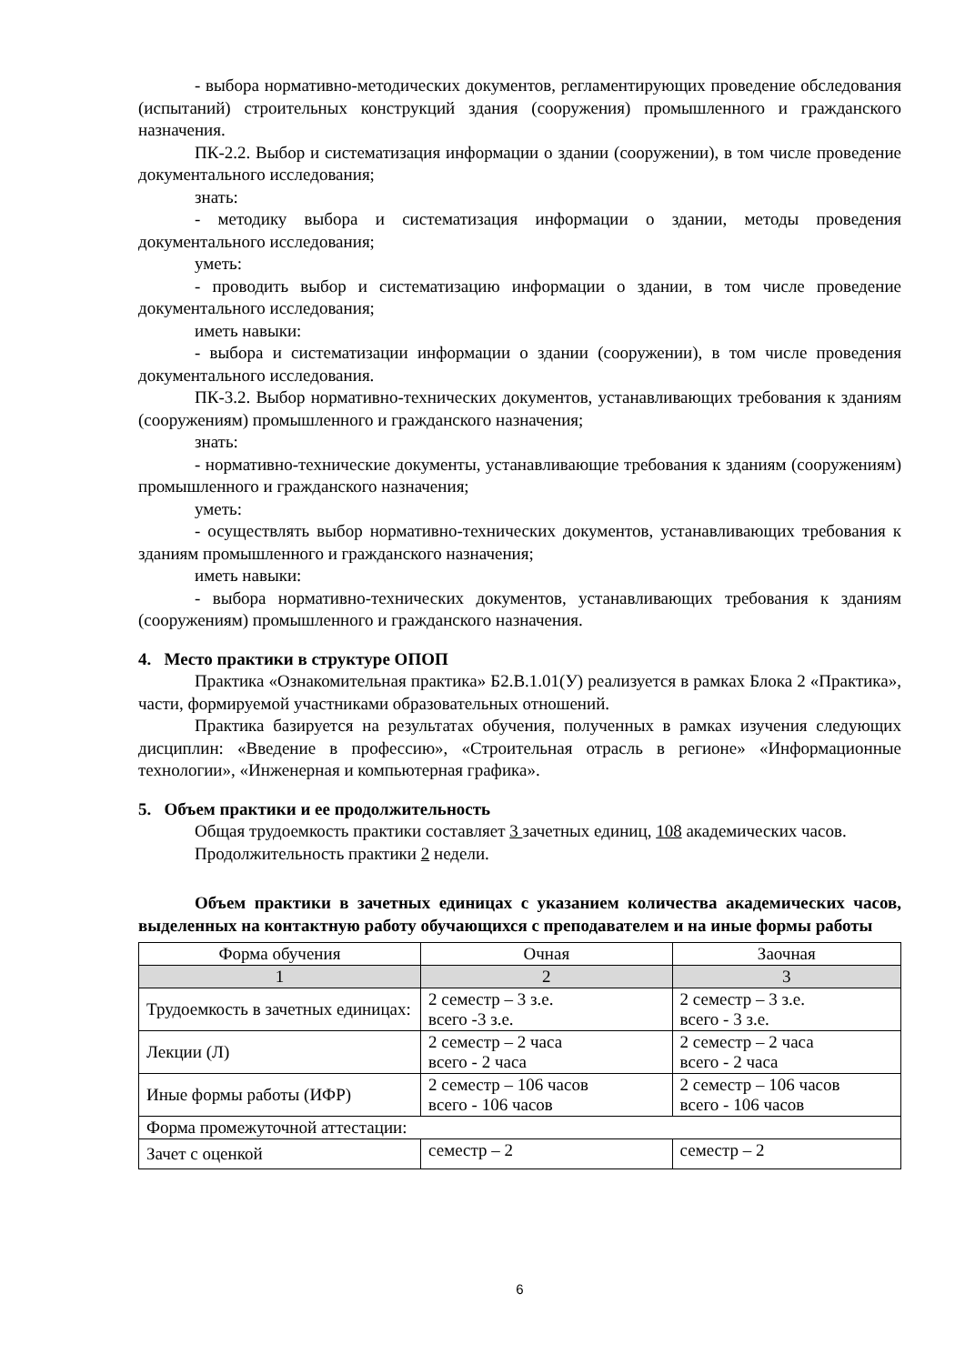- выбора нормативно-методических документов, регламентирующих проведение обследования (испытаний) строительных конструкций здания (сооружения) промышленного и гражданского назначения.
ПК-2.2. Выбор и систематизация информации о здании (сооружении), в том числе проведение документального исследования;
знать:
- методику выбора и систематизация информации о здании, методы проведения документального исследования;
уметь:
- проводить выбор и систематизацию информации о здании, в том числе проведение документального исследования;
иметь навыки:
- выбора и систематизации информации о здании (сооружении), в том числе проведения документального исследования.
ПК-3.2. Выбор нормативно-технических документов, устанавливающих требования к зданиям (сооружениям) промышленного и гражданского назначения;
знать:
- нормативно-технические документы, устанавливающие требования к зданиям (сооружениям) промышленного и гражданского назначения;
уметь:
- осуществлять выбор нормативно-технических документов, устанавливающих требования к зданиям промышленного и гражданского назначения;
иметь навыки:
- выбора нормативно-технических документов, устанавливающих требования к зданиям (сооружениям) промышленного и гражданского назначения.
4. Место практики в структуре ОПОП
Практика «Ознакомительная практика» Б2.В.1.01(У) реализуется в рамках Блока 2 «Практика», части, формируемой участниками образовательных отношений.
Практика базируется на результатах обучения, полученных в рамках изучения следующих дисциплин: «Введение в профессию», «Строительная отрасль в регионе» «Информационные технологии», «Инженерная и компьютерная графика».
5. Объем практики и ее продолжительность
Общая трудоемкость практики составляет 3 зачетных единиц, 108 академических часов.
Продолжительность практики 2 недели.
Объем практики в зачетных единицах с указанием количества академических часов, выделенных на контактную работу обучающихся с преподавателем и на иные формы работы
| Форма обучения | Очная | Заочная |
| 1 | 2 | 3 |
| Трудоемкость в зачетных единицах: | 2 семестр – 3 з.е. всего -3 з.е. | 2 семестр – 3 з.е. всего - 3 з.е. |
| Лекции (Л) | 2 семестр – 2 часа всего - 2 часа | 2 семестр – 2 часа всего - 2 часа |
| Иные формы работы (ИФР) | 2 семестр – 106 часов всего - 106 часов | 2 семестр – 106 часов всего - 106 часов |
| Форма промежуточной аттестации: | | |
| Зачет с оценкой | семестр – 2 | семестр – 2 |
6